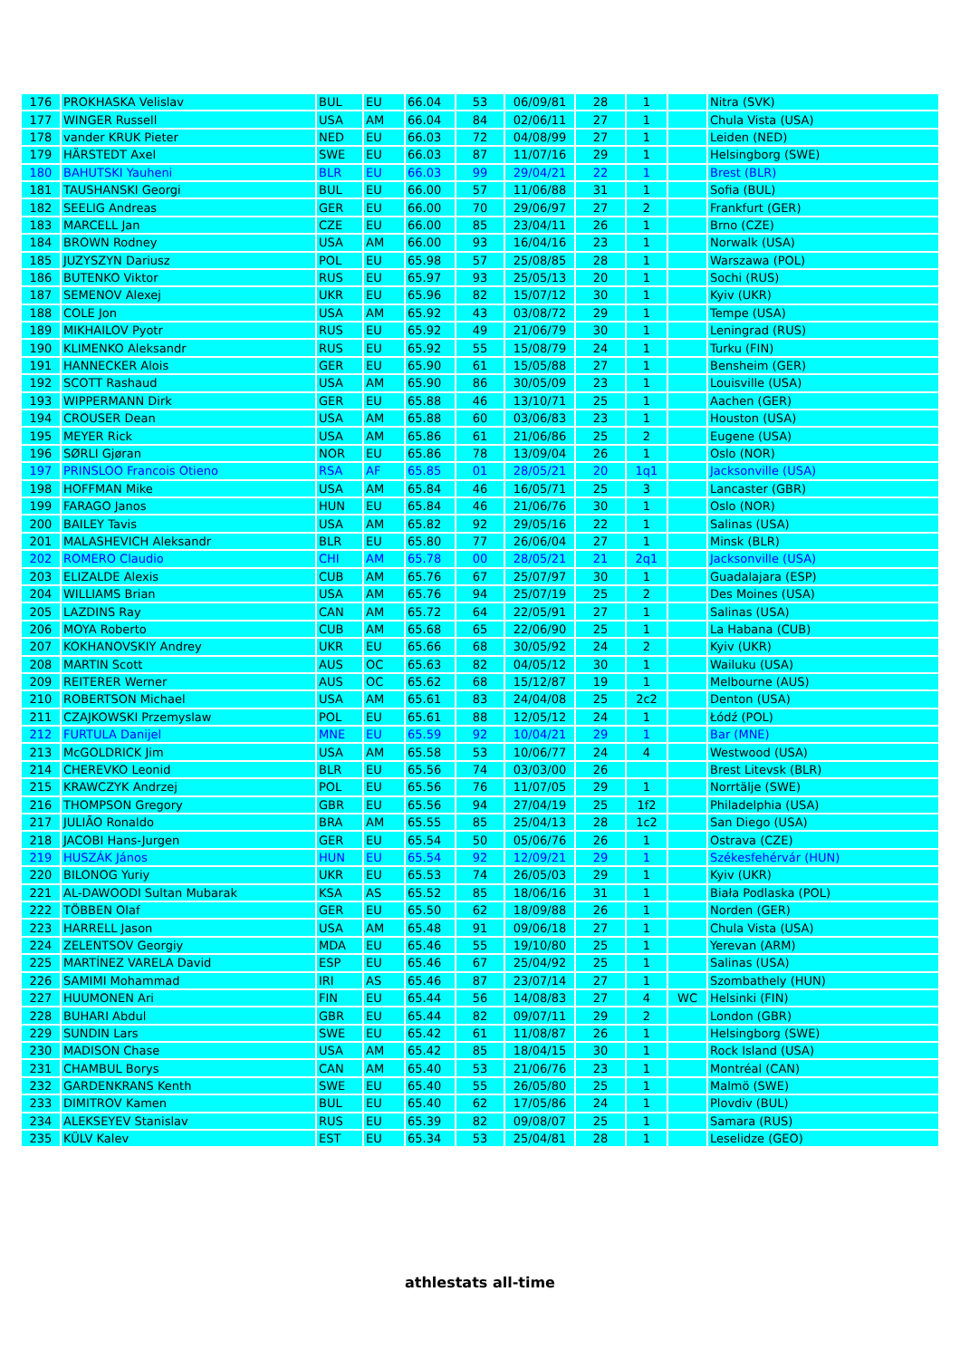| 176 | PROKHASKA Velislav | BUL | EU | 66.04 | 53 | 06/09/81 | 28 | 1 | | Nitra (SVK) |
| 177 | WINGER Russell | USA | AM | 66.04 | 84 | 02/06/11 | 27 | 1 | | Chula Vista (USA) |
| 178 | vander KRUK Pieter | NED | EU | 66.03 | 72 | 04/08/99 | 27 | 1 | | Leiden (NED) |
| 179 | HÄRSTEDT Axel | SWE | EU | 66.03 | 87 | 11/07/16 | 29 | 1 | | Helsingborg (SWE) |
| 180 | BAHUTSKI Yauheni | BLR | EU | 66.03 | 99 | 29/04/21 | 22 | 1 | | Brest (BLR) |
| 181 | TAUSHANSKI Georgi | BUL | EU | 66.00 | 57 | 11/06/88 | 31 | 1 | | Sofia (BUL) |
| 182 | SEELIG Andreas | GER | EU | 66.00 | 70 | 29/06/97 | 27 | 2 | | Frankfurt (GER) |
| 183 | MARCELL Jan | CZE | EU | 66.00 | 85 | 23/04/11 | 26 | 1 | | Brno (CZE) |
| 184 | BROWN Rodney | USA | AM | 66.00 | 93 | 16/04/16 | 23 | 1 | | Norwalk (USA) |
| 185 | JUZYSZYN Dariusz | POL | EU | 65.98 | 57 | 25/08/85 | 28 | 1 | | Warszawa (POL) |
| 186 | BUTENKO Viktor | RUS | EU | 65.97 | 93 | 25/05/13 | 20 | 1 | | Sochi (RUS) |
| 187 | SEMENOV Alexej | UKR | EU | 65.96 | 82 | 15/07/12 | 30 | 1 | | Kyiv (UKR) |
| 188 | COLE Jon | USA | AM | 65.92 | 43 | 03/08/72 | 29 | 1 | | Tempe (USA) |
| 189 | MIKHAILOV Pyotr | RUS | EU | 65.92 | 49 | 21/06/79 | 30 | 1 | | Leningrad (RUS) |
| 190 | KLIMENKO Aleksandr | RUS | EU | 65.92 | 55 | 15/08/79 | 24 | 1 | | Turku (FIN) |
| 191 | HANNECKER Alois | GER | EU | 65.90 | 61 | 15/05/88 | 27 | 1 | | Bensheim (GER) |
| 192 | SCOTT Rashaud | USA | AM | 65.90 | 86 | 30/05/09 | 23 | 1 | | Louisville (USA) |
| 193 | WIPPERMANN Dirk | GER | EU | 65.88 | 46 | 13/10/71 | 25 | 1 | | Aachen (GER) |
| 194 | CROUSER Dean | USA | AM | 65.88 | 60 | 03/06/83 | 23 | 1 | | Houston (USA) |
| 195 | MEYER Rick | USA | AM | 65.86 | 61 | 21/06/86 | 25 | 2 | | Eugene (USA) |
| 196 | SØRLI Gjøran | NOR | EU | 65.86 | 78 | 13/09/04 | 26 | 1 | | Oslo (NOR) |
| 197 | PRINSLOO Francois Otieno | RSA | AF | 65.85 | 01 | 28/05/21 | 20 | 1q1 | | Jacksonville (USA) |
| 198 | HOFFMAN Mike | USA | AM | 65.84 | 46 | 16/05/71 | 25 | 3 | | Lancaster (GBR) |
| 199 | FARAGO Janos | HUN | EU | 65.84 | 46 | 21/06/76 | 30 | 1 | | Oslo (NOR) |
| 200 | BAILEY Tavis | USA | AM | 65.82 | 92 | 29/05/16 | 22 | 1 | | Salinas (USA) |
| 201 | MALASHEVICH Aleksandr | BLR | EU | 65.80 | 77 | 26/06/04 | 27 | 1 | | Minsk (BLR) |
| 202 | ROMERO Claudio | CHI | AM | 65.78 | 00 | 28/05/21 | 21 | 2q1 | | Jacksonville (USA) |
| 203 | ELIZALDE Alexis | CUB | AM | 65.76 | 67 | 25/07/97 | 30 | 1 | | Guadalajara (ESP) |
| 204 | WILLIAMS Brian | USA | AM | 65.76 | 94 | 25/07/19 | 25 | 2 | | Des Moines (USA) |
| 205 | LAZDINS Ray | CAN | AM | 65.72 | 64 | 22/05/91 | 27 | 1 | | Salinas (USA) |
| 206 | MOYA Roberto | CUB | AM | 65.68 | 65 | 22/06/90 | 25 | 1 | | La Habana (CUB) |
| 207 | KOKHANOVSKIY Andrey | UKR | EU | 65.66 | 68 | 30/05/92 | 24 | 2 | | Kyiv (UKR) |
| 208 | MARTIN Scott | AUS | OC | 65.63 | 82 | 04/05/12 | 30 | 1 | | Wailuku (USA) |
| 209 | REITERER Werner | AUS | OC | 65.62 | 68 | 15/12/87 | 19 | 1 | | Melbourne (AUS) |
| 210 | ROBERTSON Michael | USA | AM | 65.61 | 83 | 24/04/08 | 25 | 2c2 | | Denton (USA) |
| 211 | CZAJKOWSKI Przemyslaw | POL | EU | 65.61 | 88 | 12/05/12 | 24 | 1 | | Łódź (POL) |
| 212 | FURTULA Danijel | MNE | EU | 65.59 | 92 | 10/04/21 | 29 | 1 | | Bar (MNE) |
| 213 | McGOLDRICK Jim | USA | AM | 65.58 | 53 | 10/06/77 | 24 | 4 | | Westwood (USA) |
| 214 | CHEREVKO Leonid | BLR | EU | 65.56 | 74 | 03/03/00 | 26 | | | Brest Litevsk (BLR) |
| 215 | KRAWCZYK Andrzej | POL | EU | 65.56 | 76 | 11/07/05 | 29 | 1 | | Norrtälje (SWE) |
| 216 | THOMPSON Gregory | GBR | EU | 65.56 | 94 | 27/04/19 | 25 | 1f2 | | Philadelphia (USA) |
| 217 | JULIÃO Ronaldo | BRA | AM | 65.55 | 85 | 25/04/13 | 28 | 1c2 | | San Diego (USA) |
| 218 | JACOBI Hans-Jurgen | GER | EU | 65.54 | 50 | 05/06/76 | 26 | 1 | | Ostrava (CZE) |
| 219 | HUSZÁK János | HUN | EU | 65.54 | 92 | 12/09/21 | 29 | 1 | | Székesfehérvár (HUN) |
| 220 | BILONOG Yuriy | UKR | EU | 65.53 | 74 | 26/05/03 | 29 | 1 | | Kyiv (UKR) |
| 221 | AL-DAWOODI Sultan Mubarak | KSA | AS | 65.52 | 85 | 18/06/16 | 31 | 1 | | Biała Podlaska (POL) |
| 222 | TÖBBEN Olaf | GER | EU | 65.50 | 62 | 18/09/88 | 26 | 1 | | Norden (GER) |
| 223 | HARRELL Jason | USA | AM | 65.48 | 91 | 09/06/18 | 27 | 1 | | Chula Vista (USA) |
| 224 | ZELENTSOV Georgiy | MDA | EU | 65.46 | 55 | 19/10/80 | 25 | 1 | | Yerevan (ARM) |
| 225 | MARTÍNEZ VARELA David | ESP | EU | 65.46 | 67 | 25/04/92 | 25 | 1 | | Salinas (USA) |
| 226 | SAMIMI Mohammad | IRI | AS | 65.46 | 87 | 23/07/14 | 27 | 1 | | Szombathely (HUN) |
| 227 | HUUMONEN Ari | FIN | EU | 65.44 | 56 | 14/08/83 | 27 | 4 | WC | Helsinki (FIN) |
| 228 | BUHARI Abdul | GBR | EU | 65.44 | 82 | 09/07/11 | 29 | 2 | | London (GBR) |
| 229 | SUNDIN Lars | SWE | EU | 65.42 | 61 | 11/08/87 | 26 | 1 | | Helsingborg (SWE) |
| 230 | MADISON Chase | USA | AM | 65.42 | 85 | 18/04/15 | 30 | 1 | | Rock Island (USA) |
| 231 | CHAMBUL Borys | CAN | AM | 65.40 | 53 | 21/06/76 | 23 | 1 | | Montréal (CAN) |
| 232 | GARDENKRANS Kenth | SWE | EU | 65.40 | 55 | 26/05/80 | 25 | 1 | | Malmö (SWE) |
| 233 | DIMITROV Kamen | BUL | EU | 65.40 | 62 | 17/05/86 | 24 | 1 | | Plovdiv (BUL) |
| 234 | ALEKSEYEV Stanislav | RUS | EU | 65.39 | 82 | 09/08/07 | 25 | 1 | | Samara (RUS) |
| 235 | KÜLV Kalev | EST | EU | 65.34 | 53 | 25/04/81 | 28 | 1 | | Leselidze (GEO) |
athlestats all-time